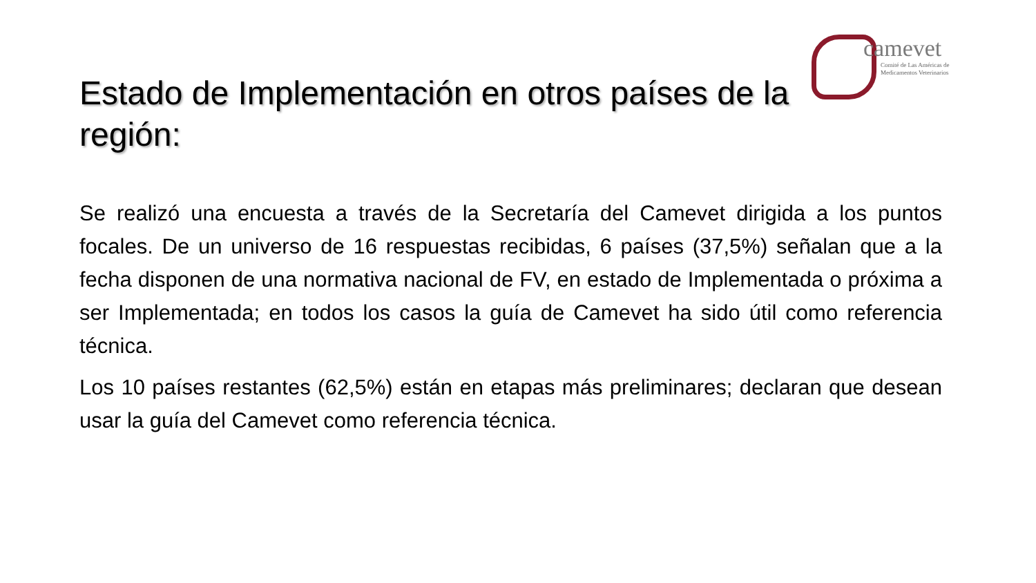camevet
Comité de Las Américas de
Medicamentos Veterinarios
Estado de Implementación en otros países de la región:
Se realizó una encuesta a través de la Secretaría del Camevet dirigida a los puntos focales. De un universo de 16 respuestas recibidas, 6 países (37,5%) señalan que a la fecha disponen de una normativa nacional de FV, en estado de Implementada o próxima a ser Implementada; en todos los casos la guía de Camevet ha sido útil como referencia técnica.
Los 10 países restantes (62,5%) están en etapas más preliminares; declaran que desean usar la guía del Camevet como referencia técnica.